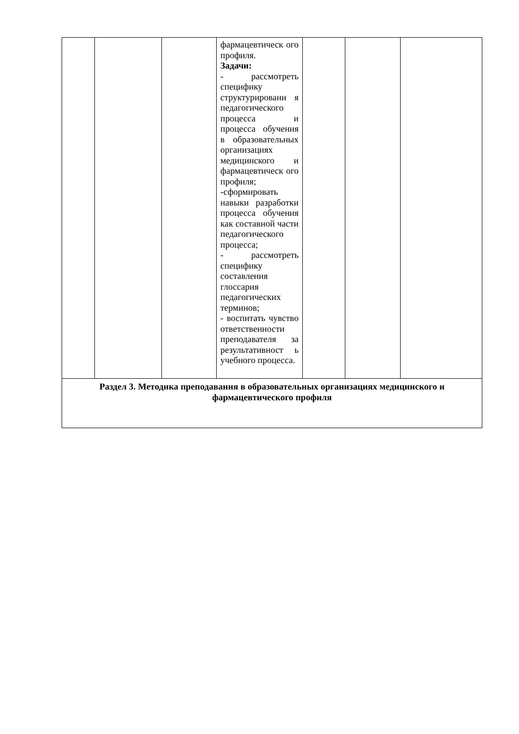| | | | фармацевтическ ого профиля. Задачи: - рассмотреть специфику структурировани я педагогического процесса и процесса обучения в образовательных организациях медицинского и фармацевтическ ого профиля; -сформировать навыки разработки процесса обучения как составной части педагогического процесса; - рассмотреть специфику составления глоссария педагогических терминов; - воспитать чувство ответственности преподавателя за результативност ь учебного процесса. | | | |
| Раздел 3. Методика преподавания в образовательных организациях медицинского и фармацевтического профиля | | | | | | |